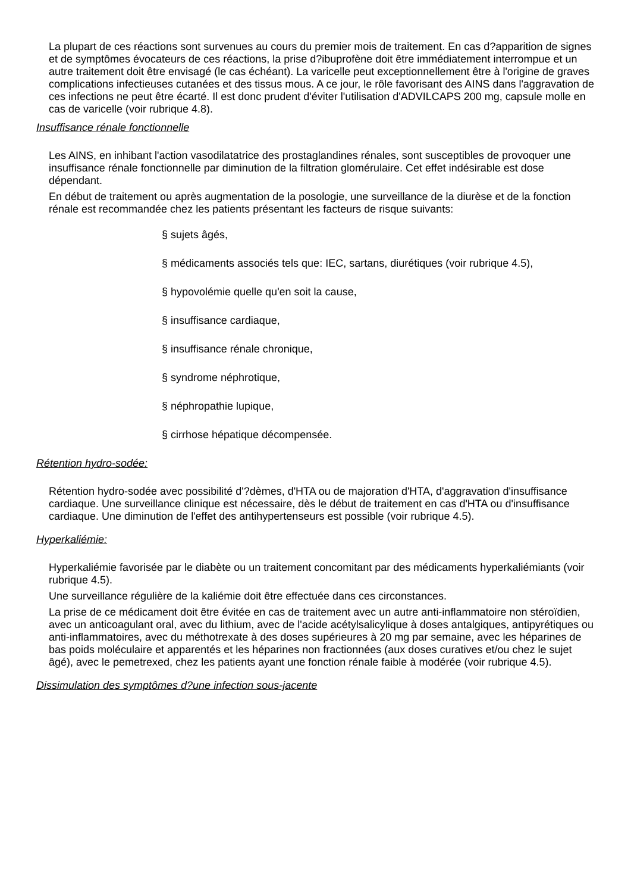La plupart de ces réactions sont survenues au cours du premier mois de traitement. En cas d?apparition de signes et de symptômes évocateurs de ces réactions, la prise d?ibuprofène doit être immédiatement interrompue et un autre traitement doit être envisagé (le cas échéant). La varicelle peut exceptionnellement être à l'origine de graves complications infectieuses cutanées et des tissus mous. A ce jour, le rôle favorisant des AINS dans l'aggravation de ces infections ne peut être écarté. Il est donc prudent d'éviter l'utilisation d'ADVILCAPS 200 mg, capsule molle en cas de varicelle (voir rubrique 4.8).
Insuffisance rénale fonctionnelle
Les AINS, en inhibant l'action vasodilatatrice des prostaglandines rénales, sont susceptibles de provoquer une insuffisance rénale fonctionnelle par diminution de la filtration glomérulaire. Cet effet indésirable est dose dépendant.
En début de traitement ou après augmentation de la posologie, une surveillance de la diurèse et de la fonction rénale est recommandée chez les patients présentant les facteurs de risque suivants:
§ sujets âgés,
§ médicaments associés tels que: IEC, sartans, diurétiques (voir rubrique 4.5),
§ hypovolémie quelle qu'en soit la cause,
§ insuffisance cardiaque,
§ insuffisance rénale chronique,
§ syndrome néphrotique,
§ néphropathie lupique,
§ cirrhose hépatique décompensée.
Rétention hydro-sodée:
Rétention hydro-sodée avec possibilité d'?dèmes, d'HTA ou de majoration d'HTA, d'aggravation d'insuffisance cardiaque. Une surveillance clinique est nécessaire, dès le début de traitement en cas d'HTA ou d'insuffisance cardiaque. Une diminution de l'effet des antihypertenseurs est possible (voir rubrique 4.5).
Hyperkaliémie:
Hyperkaliémie favorisée par le diabète ou un traitement concomitant par des médicaments hyperkaliémiants (voir rubrique 4.5).
Une surveillance régulière de la kaliémie doit être effectuée dans ces circonstances.
La prise de ce médicament doit être évitée en cas de traitement avec un autre anti-inflammatoire non stéroïdien, avec un anticoagulant oral, avec du lithium, avec de l'acide acétylsalicylique à doses antalgiques, antipyrétiques ou anti-inflammatoires, avec du méthotrexate à des doses supérieures à 20 mg par semaine, avec les héparines de bas poids moléculaire et apparentés et les héparines non fractionnées (aux doses curatives et/ou chez le sujet âgé), avec le pemetrexed, chez les patients ayant une fonction rénale faible à modérée (voir rubrique 4.5).
Dissimulation des symptômes d?une infection sous-jacente